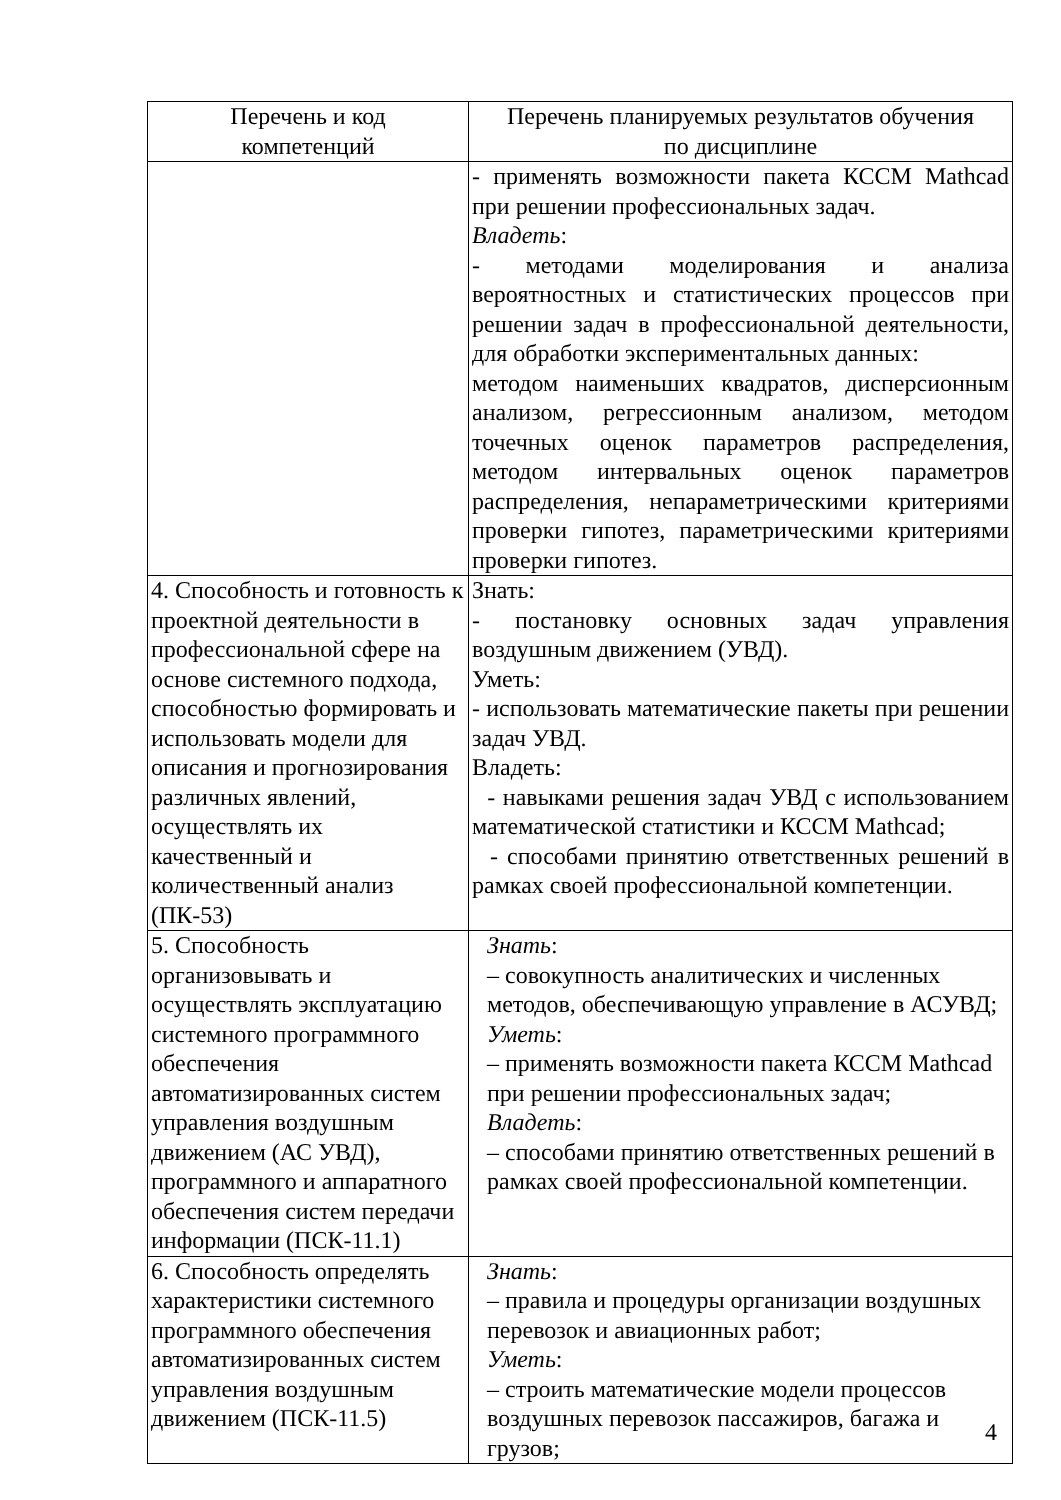| Перечень и код компетенций | Перечень планируемых результатов обучения по дисциплине |
| --- | --- |
| | - применять возможности пакета КССМ Mathcad при решении профессиональных задач. Владеть : - методами моделирования и анализа вероятностных и статистических процессов при решении задач в профессиональной деятельности, для обработки экспериментальных данных: методом наименьших квадратов, дисперсионным анализом, регрессионным анализом, методом точечных оценок параметров распределения, методом интервальных оценок параметров распределения, непараметрическими критериями проверки гипотез, параметрическими критериями проверки гипотез. |
| 4. Способность и готовность к проектной деятельности в профессиональной сфере на основе системного подхода, способностью формировать и использовать модели для описания и прогнозирования различных явлений, осуществлять их качественный и количественный анализ (ПК-53) | Знать: - постановку основных задач управления воздушным движением (УВД). Уметь: - использовать математические пакеты при решении задач УВД. Владеть: - навыками решения задач УВД с использованием математической статистики и КССМ Mathcad; - способами принятию ответственных решений в рамках своей профессиональной компетенции. |
| 5. Способность организовывать и осуществлять эксплуатацию системного программного обеспечения автоматизированных систем управления воздушным движением (АС УВД), программного и аппаратного обеспечения систем передачи информации (ПСК-11.1) | Знать : – совокупность аналитических и численных методов, обеспечивающую управление в АСУВД; Уметь : – применять возможности пакета КССМ Mathcad при решении профессиональных задач; Владеть : – способами принятию ответственных решений в рамках своей профессиональной компетенции. |
| 6. Способность определять характеристики системного программного обеспечения автоматизированных систем управления воздушным движением (ПСК-11.5) | Знать : – правила и процедуры организации воздушных перевозок и авиационных работ; Уметь : – строить математические модели процессов воздушных перевозок пассажиров, багажа и грузов; |
4